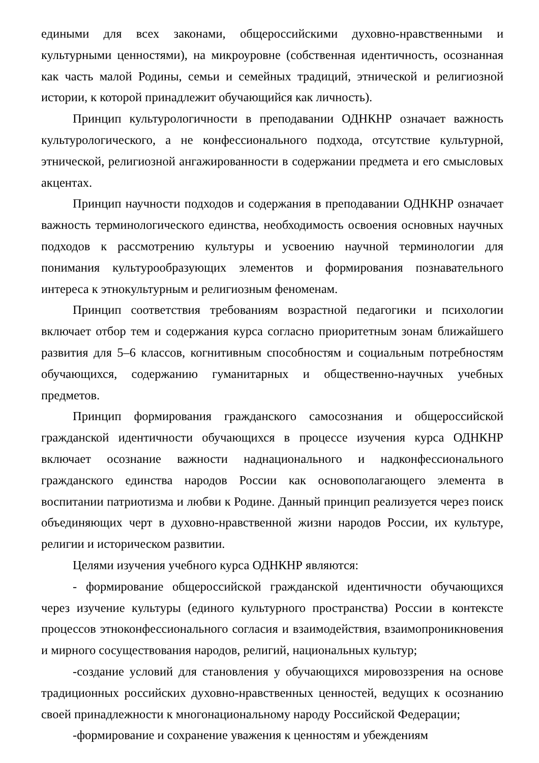едиными для всех законами, общероссийскими духовно-нравственными и культурными ценностями), на микроуровне (собственная идентичность, осознанная как часть малой Родины, семьи и семейных традиций, этнической и религиозной истории, к которой принадлежит обучающийся как личность).
Принцип культурологичности в преподавании ОДНКНР означает важность культурологического, а не конфессионального подхода, отсутствие культурной, этнической, религиозной ангажированности в содержании предмета и его смысловых акцентах.
Принцип научности подходов и содержания в преподавании ОДНКНР означает важность терминологического единства, необходимость освоения основных научных подходов к рассмотрению культуры и усвоению научной терминологии для понимания культурообразующих элементов и формирования познавательного интереса к этнокультурным и религиозным феноменам.
Принцип соответствия требованиям возрастной педагогики и психологии включает отбор тем и содержания курса согласно приоритетным зонам ближайшего развития для 5–6 классов, когнитивным способностям и социальным потребностям обучающихся, содержанию гуманитарных и общественно-научных учебных предметов.
Принцип формирования гражданского самосознания и общероссийской гражданской идентичности обучающихся в процессе изучения курса ОДНКНР включает осознание важности наднационального и надконфессионального гражданского единства народов России как основополагающего элемента в воспитании патриотизма и любви к Родине. Данный принцип реализуется через поиск объединяющих черт в духовно-нравственной жизни народов России, их культуре, религии и историческом развитии.
Целями изучения учебного курса ОДНКНР являются:
- формирование общероссийской гражданской идентичности обучающихся через изучение культуры (единого культурного пространства) России в контексте процессов этноконфессионального согласия и взаимодействия, взаимопроникновения и мирного сосуществования народов, религий, национальных культур;
-создание условий для становления у обучающихся мировоззрения на основе традиционных российских духовно-нравственных ценностей, ведущих к осознанию своей принадлежности к многонациональному народу Российской Федерации;
-формирование и сохранение уважения к ценностям и убеждениям